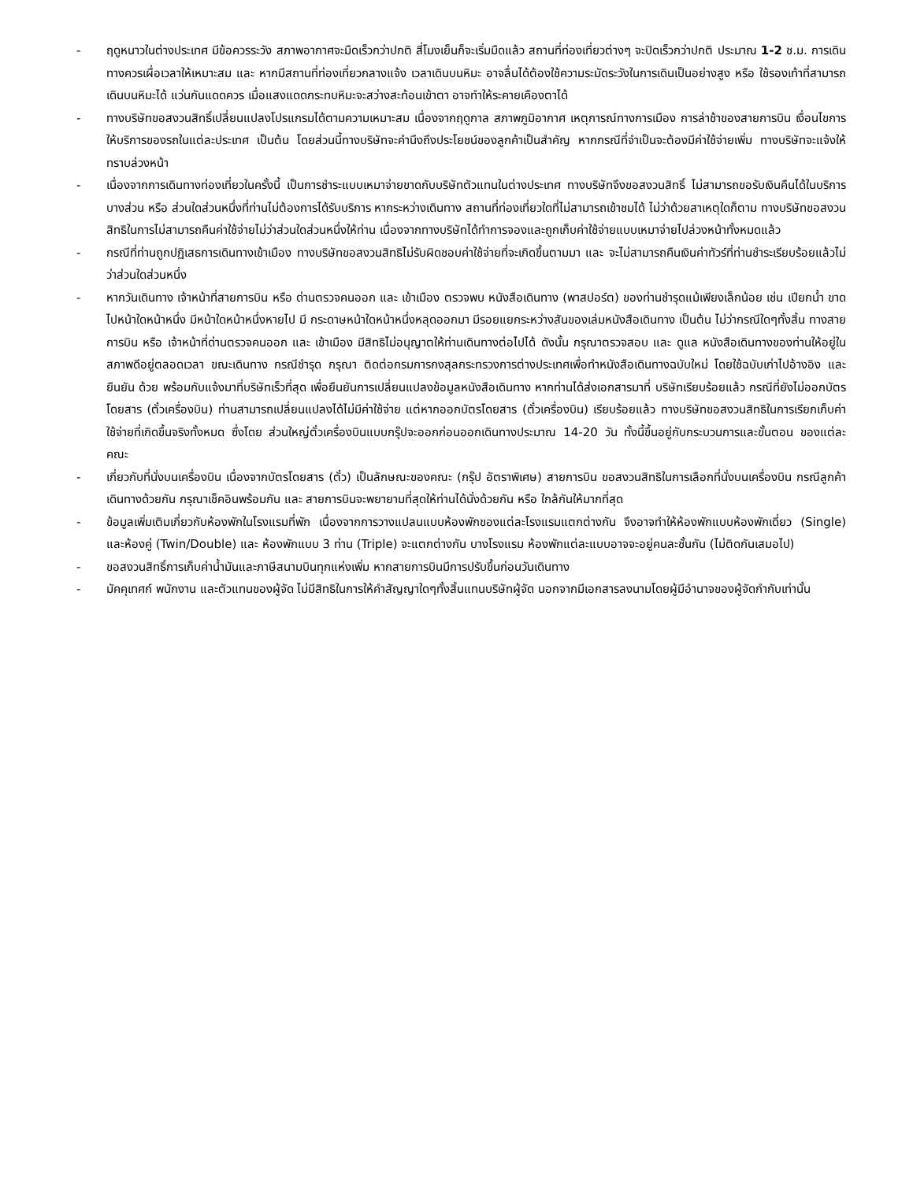- ฤดูหนาวในต่างประเทศ มีข้อควรระวัง สภาพอากาศจะมืดเร็วกว่าปกติ สี่โมงเย็นก็จะเริ่มมืดแล้ว สถานที่ท่องเที่ยวต่างๆ จะปิดเร็วกว่าปกติ ประมาณ 1-2 ช.ม. การเดินทางควรเผื่อเวลาให้เหมาะสม และ หากมีสถานที่ท่องเที่ยวกลางแจ้ง เวลาเดินบนหิมะ อาจลื่นได้ต้องใช้ความระมัดระวังในการเดินเป็นอย่างสูง หรือ ใช้รองเท้าที่สามารถเดินบนหิมะได้ แว่นกันแดดควร เมื่อแสงแดดกระทบหิมะจะสว่างสะท้อนเข้าตา อาจทำให้ระคายเคืองตาได้
- ทางบริษัทขอสงวนสิทธิ์เปลี่ยนแปลงโปรแกรมได้ตามความเหมาะสม เนื่องจากฤดูกาล สภาพภูมิอากาศ เหตุการณ์ทางการเมือง การล่าช้าของสายการบิน เงื่อนไขการให้บริการของรถในแต่ละประเทศ เป็นต้น โดยส่วนนี้ทางบริษัทจะคำนึงถึงประโยชน์ของลูกค้าเป็นสำคัญ หากกรณีที่จำเป็นจะต้องมีค่าใช้จ่ายเพิ่ม ทางบริษัทจะแจ้งให้ทราบล่วงหน้า
- เนื่องจากการเดินทางท่องเที่ยวในครั้งนี้ เป็นการชำระแบบเหมาจ่ายขาดกับบริษัทตัวแทนในต่างประเทศ ทางบริษัทจึงขอสงวนสิทธิ์ ไม่สามารถขอรับเงินคืนได้ในบริการบางส่วน หรือ ส่วนใดส่วนหนึ่งที่ท่านไม่ต้องการได้รับบริการ หากระหว่างเดินทาง สถานที่ท่องเที่ยวใดที่ไม่สามารถเข้าชมได้ ไม่ว่าด้วยสาเหตุใดก็ตาม ทางบริษัทขอสงวนสิทธิในการไม่สามารถคืนค่าใช้จ่ายไม่ว่าส่วนใดส่วนหนึ่งให้ท่าน เนื่องจากทางบริษัทได้ทำการจองและถูกเก็บค่าใช้จ่ายแบบเหมาจ่ายไปล่วงหน้าทั้งหมดแล้ว
- กรณีที่ท่านถูกปฏิเสธการเดินทางเข้าเมือง ทางบริษัทขอสงวนสิทธิไม่รับผิดชอบค่าใช้จ่ายที่จะเกิดขึ้นตามมา และ จะไม่สามารถคืนเงินค่าทัวร์ที่ท่านชำระเรียบร้อยแล้วไม่ว่าส่วนใดส่วนหนึ่ง
- หากวันเดินทาง เจ้าหน้าที่สายการบิน หรือ ด่านตรวจคนออก และ เข้าเมือง ตรวจพบ หนังสือเดินทาง (พาสปอร์ต) ของท่านชำรุดแม้เพียงเล็กน้อย เช่น เปียกน้ำ ขาดไปหน้าใดหน้าหนึ่ง มีหน้าใดหน้าหนึ่งหายไป มี กระดาษหน้าใดหน้าหนึ่งหลุดออกมา มีรอยแยกระหว่างสันของเล่มหนังสือเดินทาง เป็นต้น ไม่ว่ากรณีใดๆทั้งสิ้น ทางสายการบิน หรือ เจ้าหน้าที่ด่านตรวจคนออก และ เข้าเมือง มีสิทธิไม่อนุญาตให้ท่านเดินทางต่อไปได้ ดังนั้น กรุณาตรวจสอบ และ ดูแล หนังสือเดินทางของท่านให้อยู่ในสภาพดีอยู่ตลอดเวลา ขณะเดินทาง กรณีชำรุด กรุณา ติดต่อกรมการกงสุลกระทรวงการต่างประเทศเพื่อทำหนังสือเดินทางฉบับใหม่ โดยใช้ฉบับเก่าไปอ้างอิง และ ยืนยัน ด้วย พร้อมกับแจ้งมาที่บริษัทเร็วที่สุด เพื่อยืนยันการเปลี่ยนแปลงข้อมูลหนังสือเดินทาง หากท่านได้ส่งเอกสารมาที่ บริษัทเรียบร้อยแล้ว กรณีที่ยังไม่ออกบัตรโดยสาร (ตั๋วเครื่องบิน) ท่านสามารถเปลี่ยนแปลงได้ไม่มีค่าใช้จ่าย แต่หากออกบัตรโดยสาร (ตั๋วเครื่องบิน) เรียบร้อยแล้ว ทางบริษัทขอสงวนสิทธิในการเรียกเก็บค่าใช้จ่ายที่เกิดขึ้นจริงทั้งหมด ซึ่งโดย ส่วนใหญ่ตั๋วเครื่องบินแบบกรุ๊ปจะออกก่อนออกเดินทางประมาณ 14-20 วัน ทั้งนี้ขึ้นอยู่กับกระบวนการและขั้นตอน ของแต่ละคณะ
- เกี่ยวกับที่นั่งบนเครื่องบิน เนื่องจากบัตรโดยสาร (ตั๋ว) เป็นลักษณะของคณะ (กรุ๊ป อัตราพิเศษ) สายการบิน ขอสงวนสิทธิในการเลือกที่นั่งบนเครื่องบิน กรณีลูกค้าเดินทางด้วยกัน กรุณาเช็คอินพร้อมกัน และ สายการบินจะพยายามที่สุดให้ท่านได้นั่งด้วยกัน หรือ ใกล้กันให้มากที่สุด
- ข้อมูลเพิ่มเติมเกี่ยวกับห้องพักในโรงแรมที่พัก เนื่องจากการวางแปลนแบบห้องพักของแต่ละโรงแรมแตกต่างกัน จึงอาจทำให้ห้องพักแบบห้องพักเดี่ยว (Single) และห้องคู่ (Twin/Double) และ ห้องพักแบบ 3 ท่าน (Triple) จะแตกต่างกัน บางโรงแรม ห้องพักแต่ละแบบอาจจะอยู่คนละชั้นกัน (ไม่ติดกันเสมอไป)
- ขอสงวนสิทธิ์การเก็บค่าน้ำมันและภาษีสนามบินทุกแห่งเพิ่ม หากสายการบินมีการปรับขึ้นก่อนวันเดินทาง
- มัคคุเทศก์ พนักงาน และตัวแทนของผู้จัด ไม่มีสิทธิในการให้คำสัญญาใดๆทั้งสิ้นแทนบริษัทผู้จัด นอกจากมีเอกสารลงนามโดยผู้มีอำนาจของผู้จัดกำกับเท่านั้น